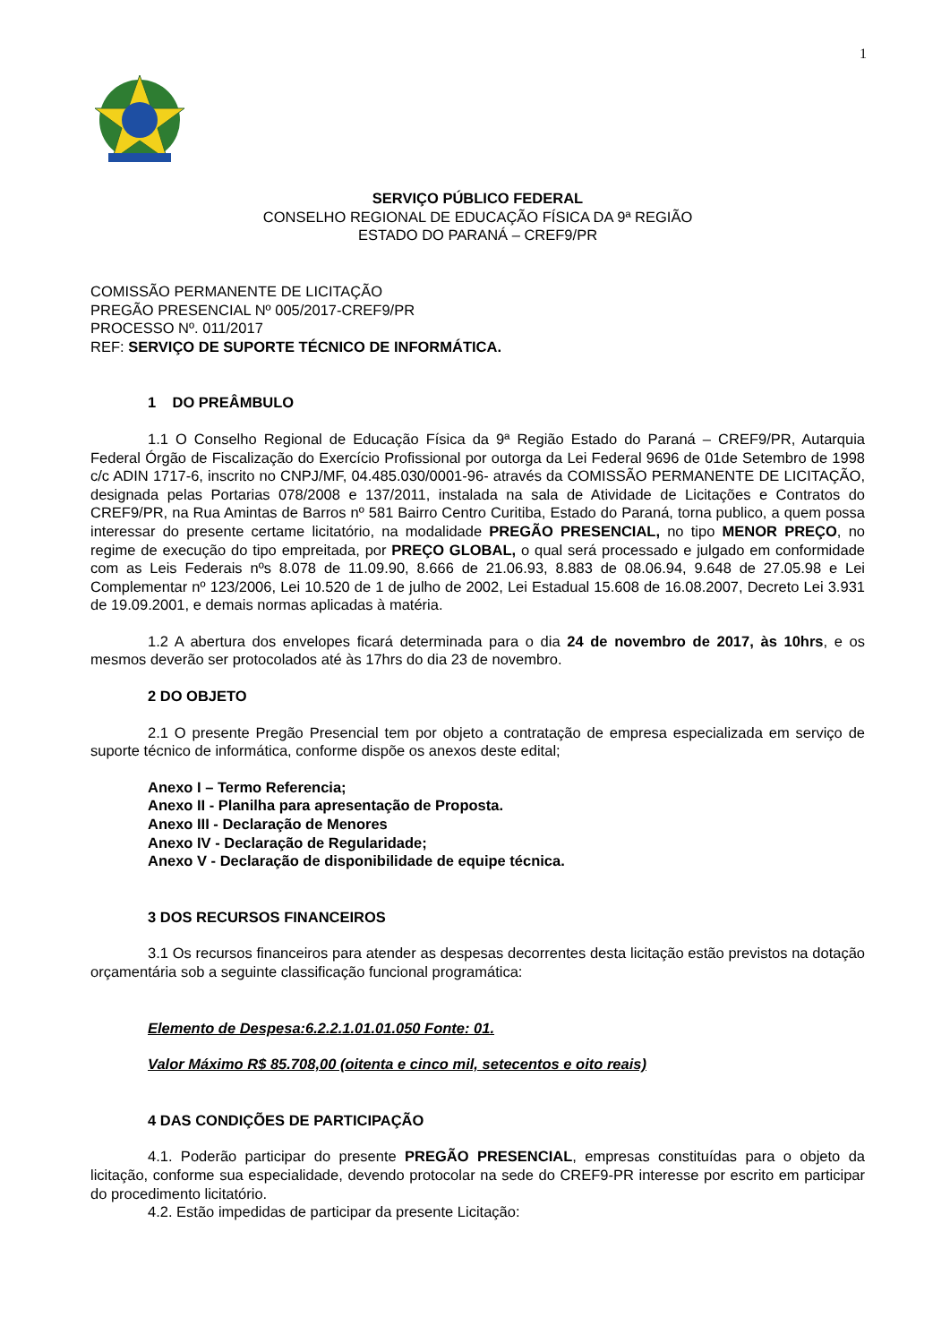1
SERVIÇO PÚBLICO FEDERAL
CONSELHO REGIONAL DE EDUCAÇÃO FÍSICA DA 9ª REGIÃO
ESTADO DO PARANÁ – CREF9/PR
COMISSÃO PERMANENTE DE LICITAÇÃO
PREGÃO PRESENCIAL Nº 005/2017-CREF9/PR
PROCESSO Nº. 011/2017
REF: SERVIÇO DE SUPORTE TÉCNICO DE INFORMÁTICA.
1 DO PREÂMBULO
1.1 O Conselho Regional de Educação Física da 9ª Região Estado do Paraná – CREF9/PR, Autarquia Federal Órgão de Fiscalização do Exercício Profissional por outorga da Lei Federal 9696 de 01de Setembro de 1998 c/c ADIN 1717-6, inscrito no CNPJ/MF, 04.485.030/0001-96- através da COMISSÃO PERMANENTE DE LICITAÇÃO, designada pelas Portarias 078/2008 e 137/2011, instalada na sala de Atividade de Licitações e Contratos do CREF9/PR, na Rua Amintas de Barros nº 581 Bairro Centro Curitiba, Estado do Paraná, torna publico, a quem possa interessar do presente certame licitatório, na modalidade PREGÃO PRESENCIAL, no tipo MENOR PREÇO, no regime de execução do tipo empreitada, por PREÇO GLOBAL, o qual será processado e julgado em conformidade com as Leis Federais nºs 8.078 de 11.09.90, 8.666 de 21.06.93, 8.883 de 08.06.94, 9.648 de 27.05.98 e Lei Complementar nº 123/2006, Lei 10.520 de 1 de julho de 2002, Lei Estadual 15.608 de 16.08.2007, Decreto Lei 3.931 de 19.09.2001, e demais normas aplicadas à matéria.
1.2 A abertura dos envelopes ficará determinada para o dia 24 de novembro de 2017, às 10hrs, e os mesmos deverão ser protocolados até às 17hrs do dia 23 de novembro.
2 DO OBJETO
2.1 O presente Pregão Presencial tem por objeto a contratação de empresa especializada em serviço de suporte técnico de informática, conforme dispõe os anexos deste edital;
Anexo I – Termo Referencia;
Anexo II - Planilha para apresentação de Proposta.
Anexo III - Declaração de Menores
Anexo IV - Declaração de Regularidade;
Anexo V - Declaração de disponibilidade de equipe técnica.
3 DOS RECURSOS FINANCEIROS
3.1 Os recursos financeiros para atender as despesas decorrentes desta licitação estão previstos na dotação orçamentária sob a seguinte classificação funcional programática:
Elemento de Despesa:6.2.2.1.01.01.050 Fonte: 01.
Valor Máximo R$ 85.708,00 (oitenta e cinco mil, setecentos e oito reais)
4 DAS CONDIÇÕES DE PARTICIPAÇÃO
4.1. Poderão participar do presente PREGÃO PRESENCIAL, empresas constituídas para o objeto da licitação, conforme sua especialidade, devendo protocolar na sede do CREF9-PR interesse por escrito em participar do procedimento licitatório.
4.2. Estão impedidas de participar da presente Licitação: